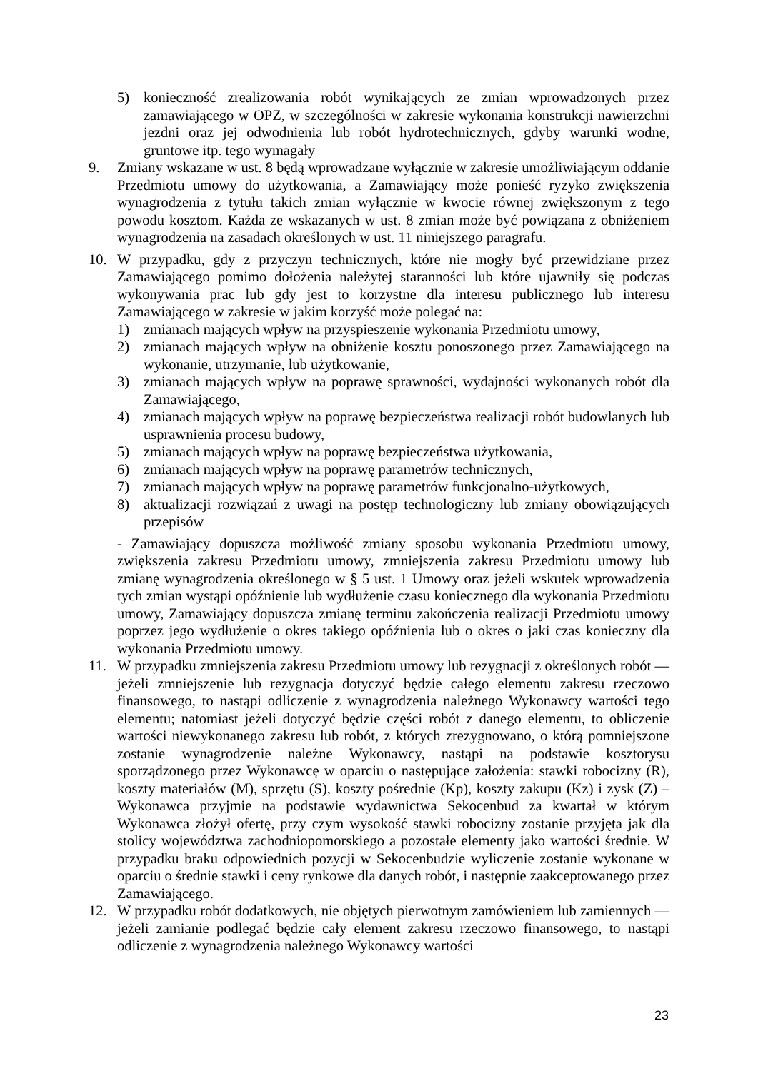5) konieczność zrealizowania robót wynikających ze zmian wprowadzonych przez zamawiającego w OPZ, w szczególności w zakresie wykonania konstrukcji nawierzchni jezdni oraz jej odwodnienia lub robót hydrotechnicznych, gdyby warunki wodne, gruntowe itp. tego wymagały
9. Zmiany wskazane w ust. 8 będą wprowadzane wyłącznie w zakresie umożliwiającym oddanie Przedmiotu umowy do użytkowania, a Zamawiający może ponieść ryzyko zwiększenia wynagrodzenia z tytułu takich zmian wyłącznie w kwocie równej zwiększonym z tego powodu kosztom. Każda ze wskazanych w ust. 8 zmian może być powiązana z obniżeniem wynagrodzenia na zasadach określonych w ust. 11 niniejszego paragrafu.
10. W przypadku, gdy z przyczyn technicznych, które nie mogły być przewidziane przez Zamawiającego pomimo dołożenia należytej staranności lub które ujawniły się podczas wykonywania prac lub gdy jest to korzystne dla interesu publicznego lub interesu Zamawiającego w zakresie w jakim korzyść może polegać na:
1) zmianach mających wpływ na przyspieszenie wykonania Przedmiotu umowy,
2) zmianach mających wpływ na obniżenie kosztu ponoszonego przez Zamawiającego na wykonanie, utrzymanie, lub użytkowanie,
3) zmianach mających wpływ na poprawę sprawności, wydajności wykonanych robót dla Zamawiającego,
4) zmianach mających wpływ na poprawę bezpieczeństwa realizacji robót budowlanych lub usprawnienia procesu budowy,
5) zmianach mających wpływ na poprawę bezpieczeństwa użytkowania,
6) zmianach mających wpływ na poprawę parametrów technicznych,
7) zmianach mających wpływ na poprawę parametrów funkcjonalno-użytkowych,
8) aktualizacji rozwiązań z uwagi na postęp technologiczny lub zmiany obowiązujących przepisów
- Zamawiający dopuszcza możliwość zmiany sposobu wykonania Przedmiotu umowy, zwiększenia zakresu Przedmiotu umowy, zmniejszenia zakresu Przedmiotu umowy lub zmianę wynagrodzenia określonego w § 5 ust. 1 Umowy oraz jeżeli wskutek wprowadzenia tych zmian wystąpi opóźnienie lub wydłużenie czasu koniecznego dla wykonania Przedmiotu umowy, Zamawiający dopuszcza zmianę terminu zakończenia realizacji Przedmiotu umowy poprzez jego wydłużenie o okres takiego opóźnienia lub o okres o jaki czas konieczny dla wykonania Przedmiotu umowy.
11. W przypadku zmniejszenia zakresu Przedmiotu umowy lub rezygnacji z określonych robót — jeżeli zmniejszenie lub rezygnacja dotyczyć będzie całego elementu zakresu rzeczowo finansowego, to nastąpi odliczenie z wynagrodzenia należnego Wykonawcy wartości tego elementu; natomiast jeżeli dotyczyć będzie części robót z danego elementu, to obliczenie wartości niewykonanego zakresu lub robót, z których zrezygnowano, o którą pomniejszone zostanie wynagrodzenie należne Wykonawcy, nastąpi na podstawie kosztorysu sporządzonego przez Wykonawcę w oparciu o następujące założenia: stawki robocizny (R), koszty materiałów (M), sprzętu (S), koszty pośrednie (Kp), koszty zakupu (Kz) i zysk (Z) – Wykonawca przyjmie na podstawie wydawnictwa Sekocenbud za kwartał w którym Wykonawca złożył ofertę, przy czym wysokość stawki robocizny zostanie przyjęta jak dla stolicy województwa zachodniopomorskiego a pozostałe elementy jako wartości średnie. W przypadku braku odpowiednich pozycji w Sekocenbudzie wyliczenie zostanie wykonane w oparciu o średnie stawki i ceny rynkowe dla danych robót, i następnie zaakceptowanego przez Zamawiającego.
12. W przypadku robót dodatkowych, nie objętych pierwotnym zamówieniem lub zamiennych — jeżeli zamianie podlegać będzie cały element zakresu rzeczowo finansowego, to nastąpi odliczenie z wynagrodzenia należnego Wykonawcy wartości
23